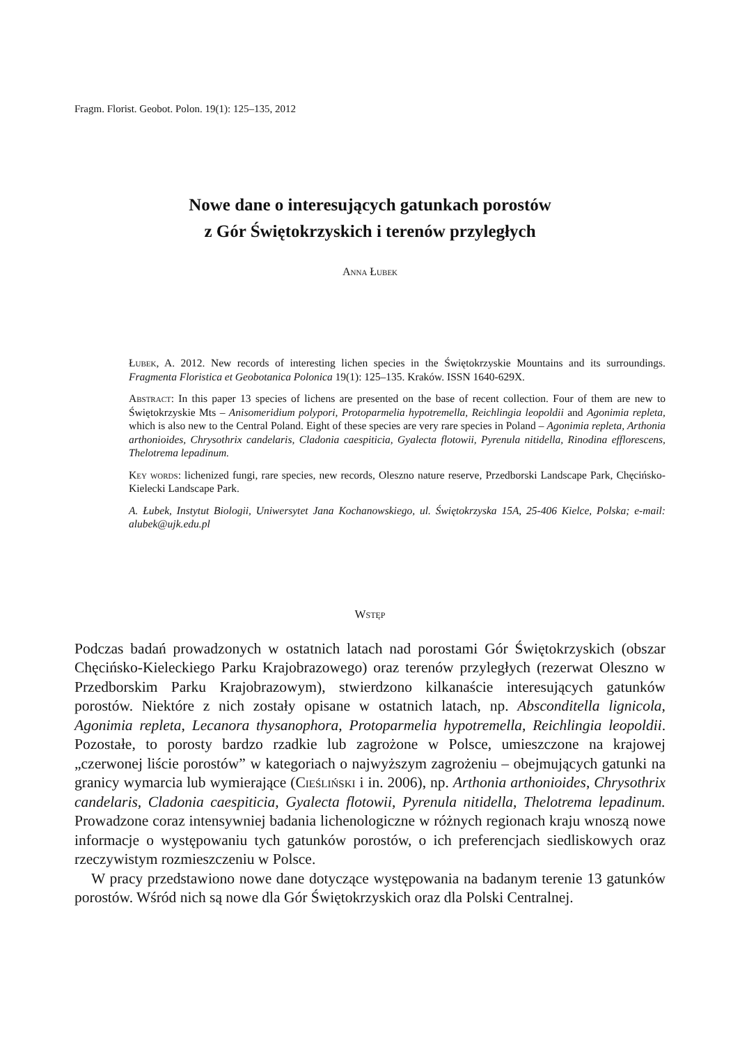Fragm. Florist. Geobot. Polon. 19(1): 125–135, 2012
Nowe dane o interesujących gatunkach porostów
z Gór Świętokrzyskich i terenów przyległych
Anna Łubek
Łubek, A. 2012. New records of interesting lichen species in the Świętokrzyskie Mountains and its surroundings. Fragmenta Floristica et Geobotanica Polonica 19(1): 125–135. Kraków. ISSN 1640-629X.
Abstract: In this paper 13 species of lichens are presented on the base of recent collection. Four of them are new to Świętokrzyskie Mts – Anisomeridium polypori, Protoparmelia hypotremella, Reichlingia leopoldii and Agonimia repleta, which is also new to the Central Poland. Eight of these species are very rare species in Poland – Agonimia repleta, Arthonia arthonioides, Chrysothrix candelaris, Cladonia caespiticia, Gyalecta flotowii, Pyrenula nitidella, Rinodina efflorescens, Thelotrema lepadinum.
Key words: lichenized fungi, rare species, new records, Oleszno nature reserve, Przedborski Landscape Park, Chęcińsko-Kielecki Landscape Park.
A. Łubek, Instytut Biologii, Uniwersytet Jana Kochanowskiego, ul. Świętokrzyska 15A, 25-406 Kielce, Polska; e-mail: alubek@ujk.edu.pl
Wstęp
Podczas badań prowadzonych w ostatnich latach nad porostami Gór Świętokrzyskich (obszar Chęcińsko-Kieleckiego Parku Krajobrazowego) oraz terenów przyległych (rezerwat Oleszno w Przedborskim Parku Krajobrazowym), stwierdzono kilkanaście interesujących gatunków porostów. Niektóre z nich zostały opisane w ostatnich latach, np. Absconditella lignicola, Agonimia repleta, Lecanora thysanophora, Protoparmelia hypotremella, Reichlingia leopoldii. Pozostałe, to porosty bardzo rzadkie lub zagrożone w Polsce, umieszczone na krajowej „czerwonej liście porostów” w kategoriach o najwyższym zagrożeniu – obejmujących gatunki na granicy wymarcia lub wymierające (Cieśliński i in. 2006), np. Arthonia arthonioides, Chrysothrix candelaris, Cladonia caespiticia, Gyalecta flotowii, Pyrenula nitidella, Thelotrema lepadinum. Prowadzone coraz intensywniej badania lichenologiczne w różnych regionach kraju wnoszą nowe informacje o występowaniu tych gatunków porostów, o ich preferencjach siedliskowych oraz rzeczywistym rozmieszczeniu w Polsce.
W pracy przedstawiono nowe dane dotyczące występowania na badanym terenie 13 gatunków porostów. Wśród nich są nowe dla Gór Świętokrzyskich oraz dla Polski Centralnej.